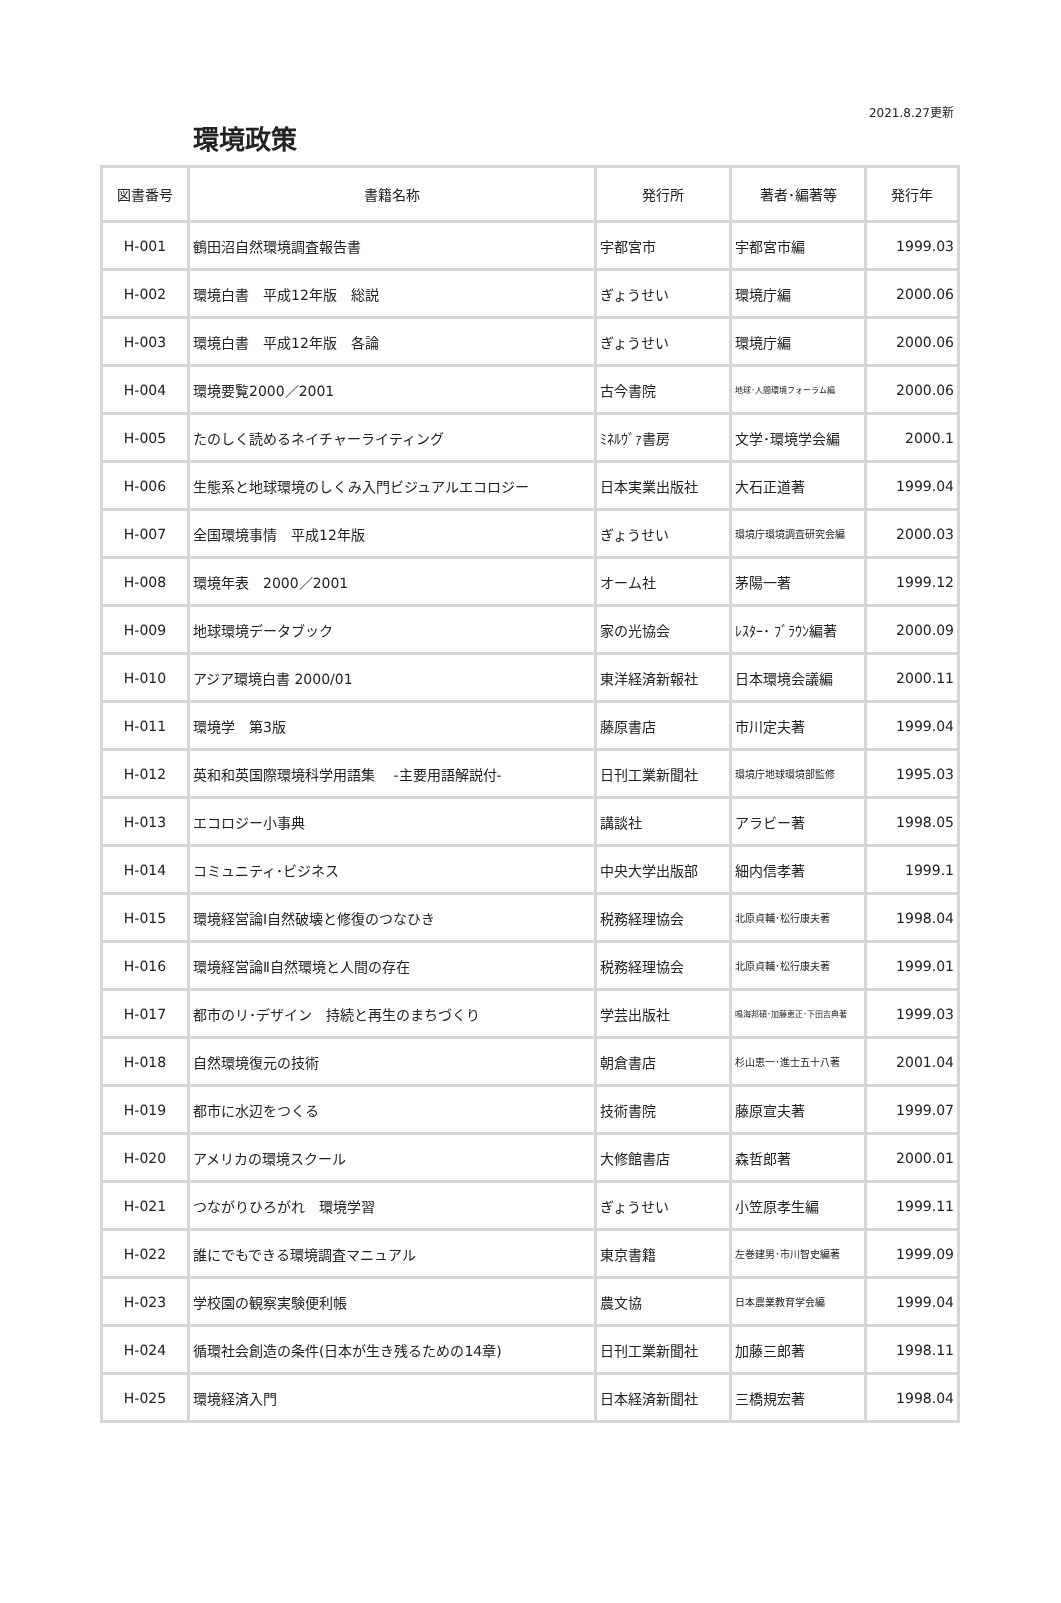2021.8.27更新
環境政策
| 図書番号 | 書籍名称 | 発行所 | 著者･編著等 | 発行年 |
| --- | --- | --- | --- | --- |
| H-001 | 鶴田沼自然環境調査報告書 | 宇都宮市 | 宇都宮市編 | 1999.03 |
| H-002 | 環境白書 平成12年版 総説 | ぎょうせい | 環境庁編 | 2000.06 |
| H-003 | 環境白書 平成12年版 各論 | ぎょうせい | 環境庁編 | 2000.06 |
| H-004 | 環境要覧2000／2001 | 古今書院 | 地球･人間環境フォーラム編 | 2000.06 |
| H-005 | たのしく読めるネイチャーライティング | ﾐﾈﾙｳﾞｧ書房 | 文学･環境学会編 | 2000.1 |
| H-006 | 生態系と地球環境のしくみ入門ビジュアルエコロジー | 日本実業出版社 | 大石正道著 | 1999.04 |
| H-007 | 全国環境事情 平成12年版 | ぎょうせい | 環境庁環境調査研究会編 | 2000.03 |
| H-008 | 環境年表 2000／2001 | オーム社 | 茅陽一著 | 1999.12 |
| H-009 | 地球環境データブック | 家の光協会 | ﾚｽﾀｰ･ ﾌﾞﾗｳﾝ編著 | 2000.09 |
| H-010 | アジア環境白書 2000/01 | 東洋経済新報社 | 日本環境会議編 | 2000.11 |
| H-011 | 環境学 第3版 | 藤原書店 | 市川定夫著 | 1999.04 |
| H-012 | 英和和英国際環境科学用語集 -主要用語解説付- | 日刊工業新聞社 | 環境庁地球環境部監修 | 1995.03 |
| H-013 | エコロジー小事典 | 講談社 | アラビー著 | 1998.05 |
| H-014 | コミュニティ･ビジネス | 中央大学出版部 | 細内信孝著 | 1999.1 |
| H-015 | 環境経営論Ⅰ自然破壊と修復のつなひき | 税務経理協会 | 北原貞輔･松行康夫著 | 1998.04 |
| H-016 | 環境経営論Ⅱ自然環境と人間の存在 | 税務経理協会 | 北原貞輔･松行康夫著 | 1999.01 |
| H-017 | 都市のリ･デザイン 持続と再生のまちづくり | 学芸出版社 | 鳴海邦碩･加藤恵正･下田吉典著 | 1999.03 |
| H-018 | 自然環境復元の技術 | 朝倉書店 | 杉山恵一･進士五十八著 | 2001.04 |
| H-019 | 都市に水辺をつくる | 技術書院 | 藤原宣夫著 | 1999.07 |
| H-020 | アメリカの環境スクール | 大修館書店 | 森哲郎著 | 2000.01 |
| H-021 | つながりひろがれ 環境学習 | ぎょうせい | 小笠原孝生編 | 1999.11 |
| H-022 | 誰にでもできる環境調査マニュアル | 東京書籍 | 左巻建男･市川智史編著 | 1999.09 |
| H-023 | 学校園の観察実験便利帳 | 農文協 | 日本農業教育学会編 | 1999.04 |
| H-024 | 循環社会創造の条件(日本が生き残るための14章) | 日刊工業新聞社 | 加藤三郎著 | 1998.11 |
| H-025 | 環境経済入門 | 日本経済新聞社 | 三橋規宏著 | 1998.04 |